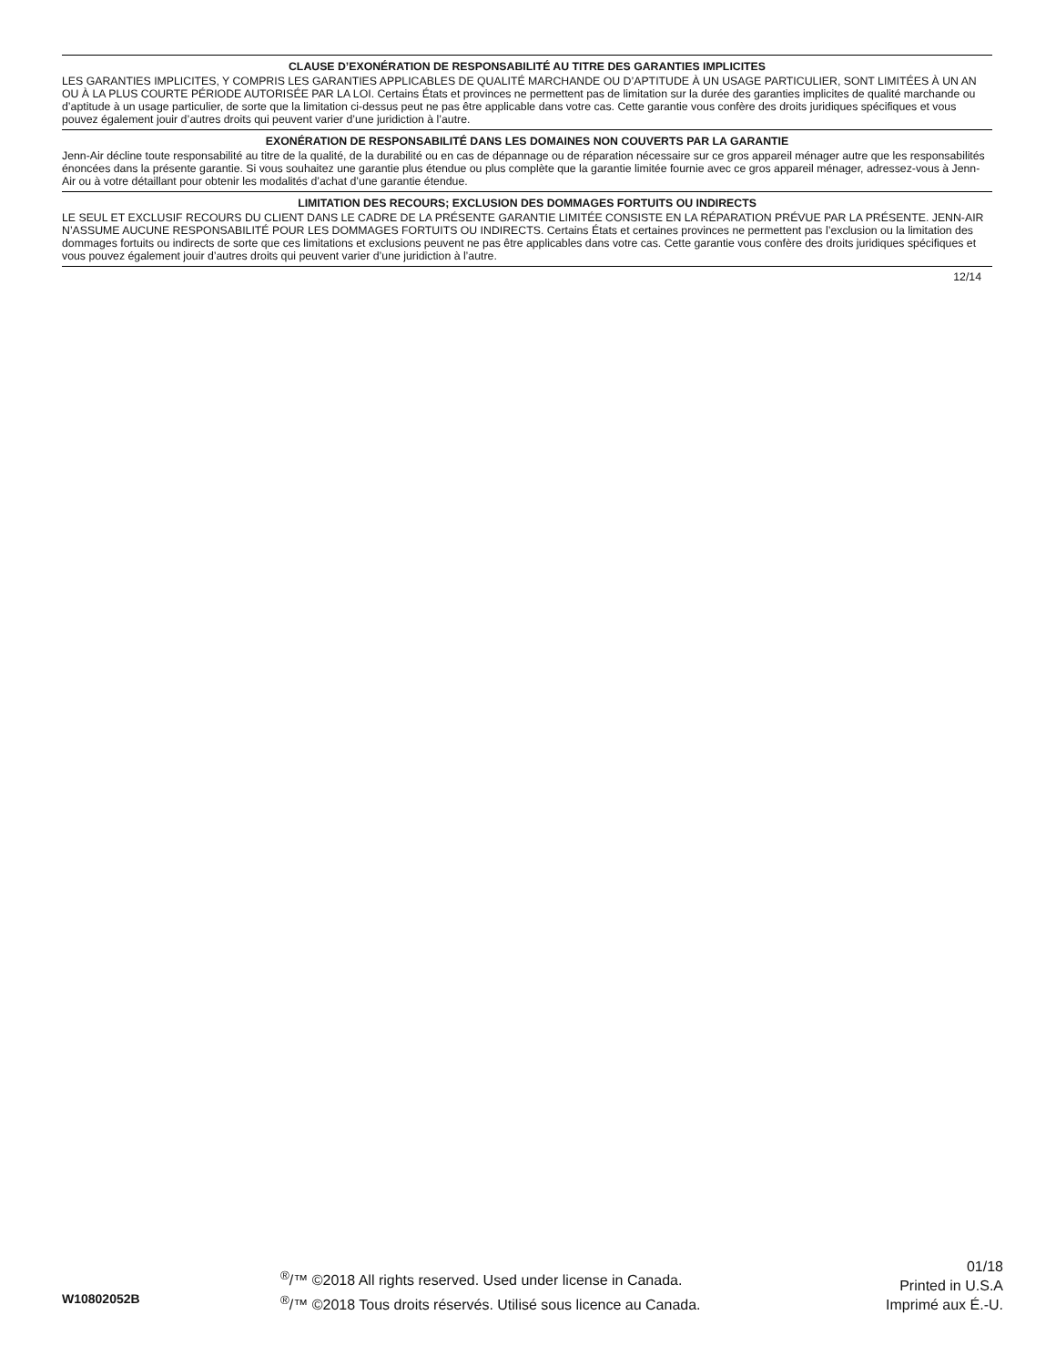CLAUSE D’EXONÉRATION DE RESPONSABILITÉ AU TITRE DES GARANTIES IMPLICITES
LES GARANTIES IMPLICITES, Y COMPRIS LES GARANTIES APPLICABLES DE QUALITÉ MARCHANDE OU D’APTITUDE À UN USAGE PARTICULIER, SONT LIMITÉES À UN AN OU À LA PLUS COURTE PÉRIODE AUTORISÉE PAR LA LOI. Certains États et provinces ne permettent pas de limitation sur la durée des garanties implicites de qualité marchande ou d’aptitude à un usage particulier, de sorte que la limitation ci-dessus peut ne pas être applicable dans votre cas. Cette garantie vous confère des droits juridiques spécifiques et vous pouvez également jouir d’autres droits qui peuvent varier d’une juridiction à l’autre.
EXONÉRATION DE RESPONSABILITÉ DANS LES DOMAINES NON COUVERTS PAR LA GARANTIE
Jenn-Air décline toute responsabilité au titre de la qualité, de la durabilité ou en cas de dépannage ou de réparation nécessaire sur ce gros appareil ménager autre que les responsabilités énoncées dans la présente garantie. Si vous souhaitez une garantie plus étendue ou plus complète que la garantie limitée fournie avec ce gros appareil ménager, adressez-vous à Jenn-Air ou à votre détaillant pour obtenir les modalités d’achat d’une garantie étendue.
LIMITATION DES RECOURS; EXCLUSION DES DOMMAGES FORTUITS OU INDIRECTS
LE SEUL ET EXCLUSIF RECOURS DU CLIENT DANS LE CADRE DE LA PRÉSENTE GARANTIE LIMITÉE CONSISTE EN LA RÉPARATION PRÉVUE PAR LA PRÉSENTE. JENN-AIR N’ASSUME AUCUNE RESPONSABILITÉ POUR LES DOMMAGES FORTUITS OU INDIRECTS. Certains États et certaines provinces ne permettent pas l’exclusion ou la limitation des dommages fortuits ou indirects de sorte que ces limitations et exclusions peuvent ne pas être applicables dans votre cas. Cette garantie vous confère des droits juridiques spécifiques et vous pouvez également jouir d’autres droits qui peuvent varier d’une juridiction à l’autre.
12/14
W10802052B
<sup>®</sup>/™ ©2018 All rights reserved. Used under license in Canada.
<sup>®</sup>/™ ©2018 Tous droits réservés. Utilisé sous licence au Canada.
01/18
Printed in U.S.A
Imprimé aux É.-U.